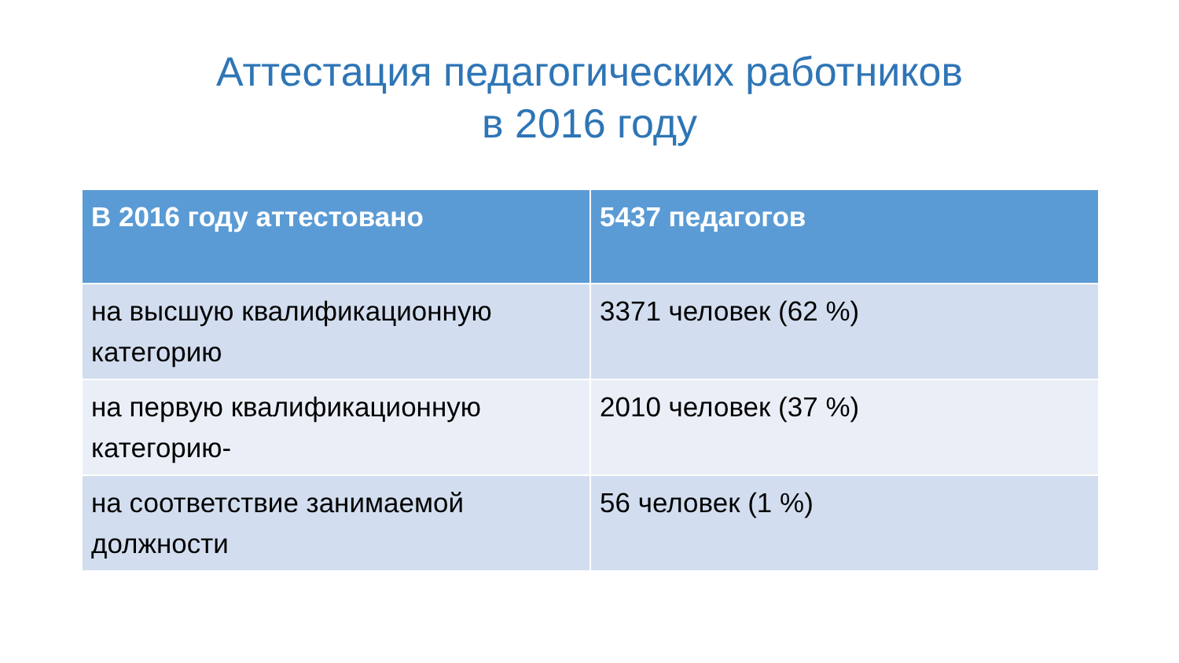Аттестация педагогических работников
в 2016 году
| В 2016 году аттестовано | 5437 педагогов |
| --- | --- |
| на высшую квалификационную категорию | 3371 человек (62 %) |
| на первую квалификационную категорию- | 2010 человек (37 %) |
| на соответствие занимаемой должности | 56 человек (1 %) |